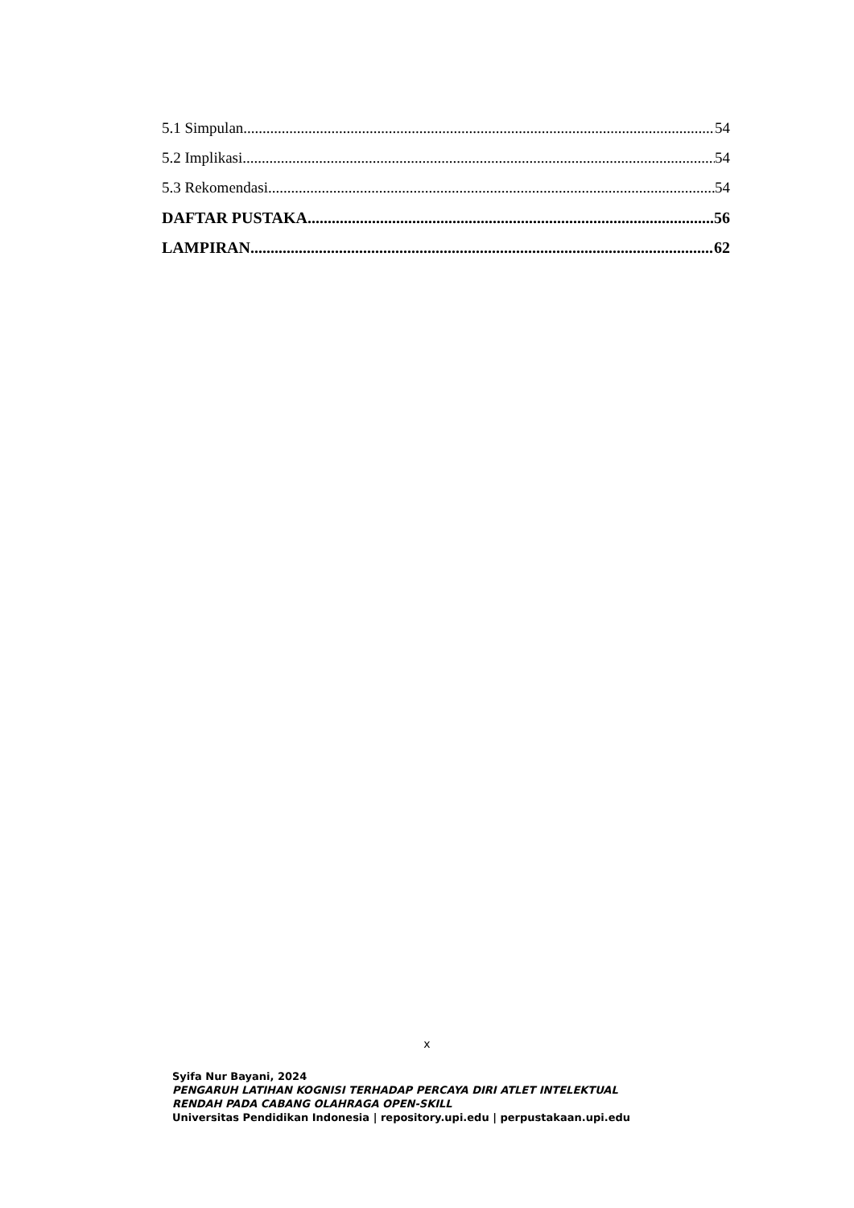5.1 Simpulan 54
5.2 Implikasi 54
5.3 Rekomendasi 54
DAFTAR PUSTAKA 56
LAMPIRAN 62
x
Syifa Nur Bayani, 2024
PENGARUH LATIHAN KOGNISI TERHADAP PERCAYA DIRI ATLET INTELEKTUAL
RENDAH PADA CABANG OLAHRAGA OPEN-SKILL
Universitas Pendidikan Indonesia | repository.upi.edu | perpustakaan.upi.edu